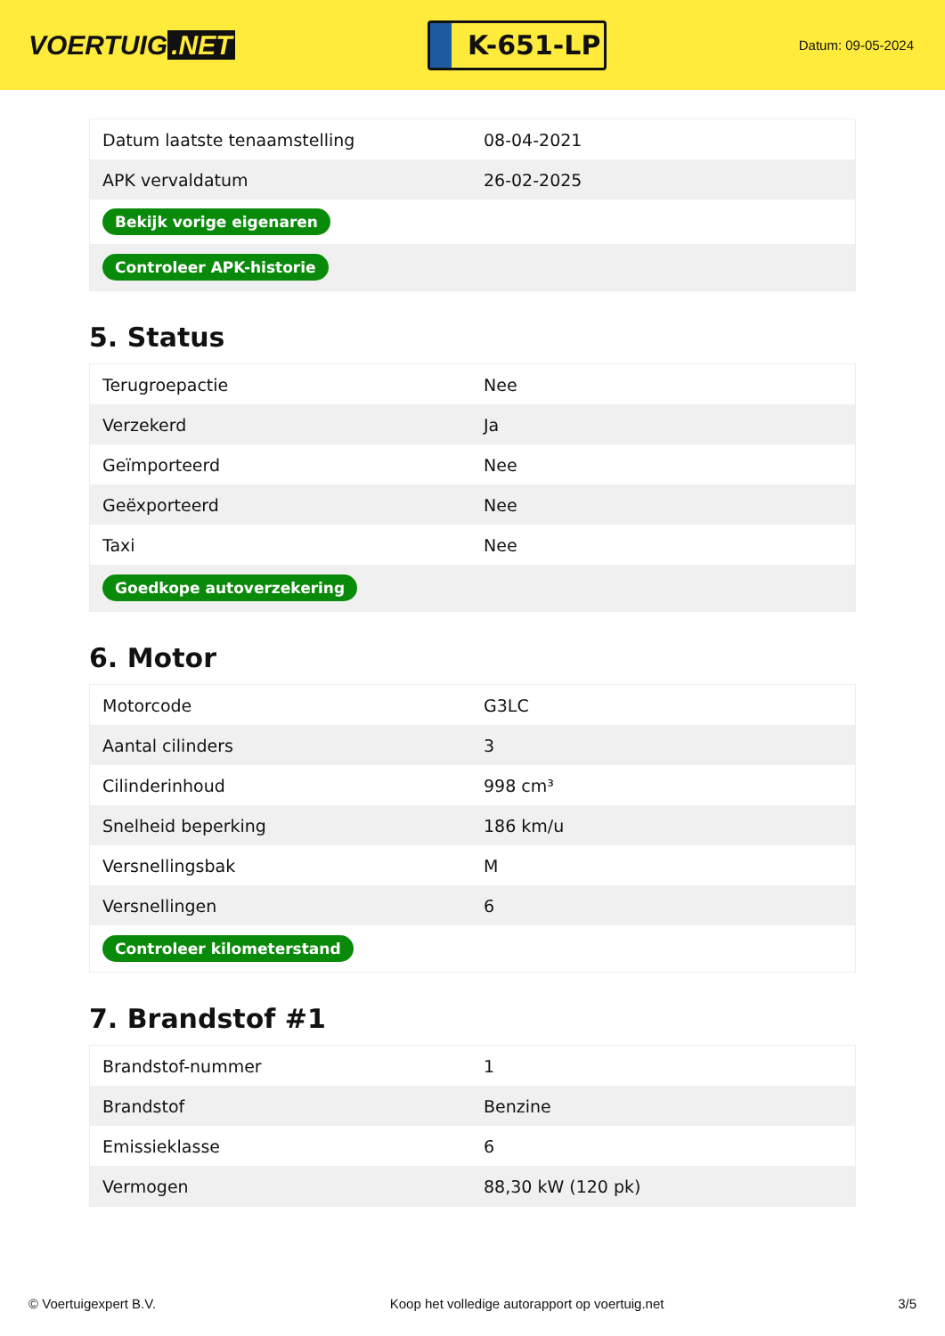VOERTUIG.NET
K-651-LP
Datum: 09-05-2024
| Datum laatste tenaamstelling | 08-04-2021 |
| APK vervaldatum | 26-02-2025 |
| Bekijk vorige eigenaren | |
| Controleer APK-historie | |
5. Status
| Terugroepactie | Nee |
| Verzekerd | Ja |
| Geïmporteerd | Nee |
| Geëxporteerd | Nee |
| Taxi | Nee |
| Goedkope autoverzekering | |
6. Motor
| Motorcode | G3LC |
| Aantal cilinders | 3 |
| Cilinderinhoud | 998 cm³ |
| Snelheid beperking | 186 km/u |
| Versnellingsbak | M |
| Versnellingen | 6 |
| Controleer kilometerstand | |
7. Brandstof #1
| Brandstof-nummer | 1 |
| Brandstof | Benzine |
| Emissieklasse | 6 |
| Vermogen | 88,30 kW (120 pk) |
© Voertuigexpert B.V. Koop het volledige autorapport op voertuig.net 3/5